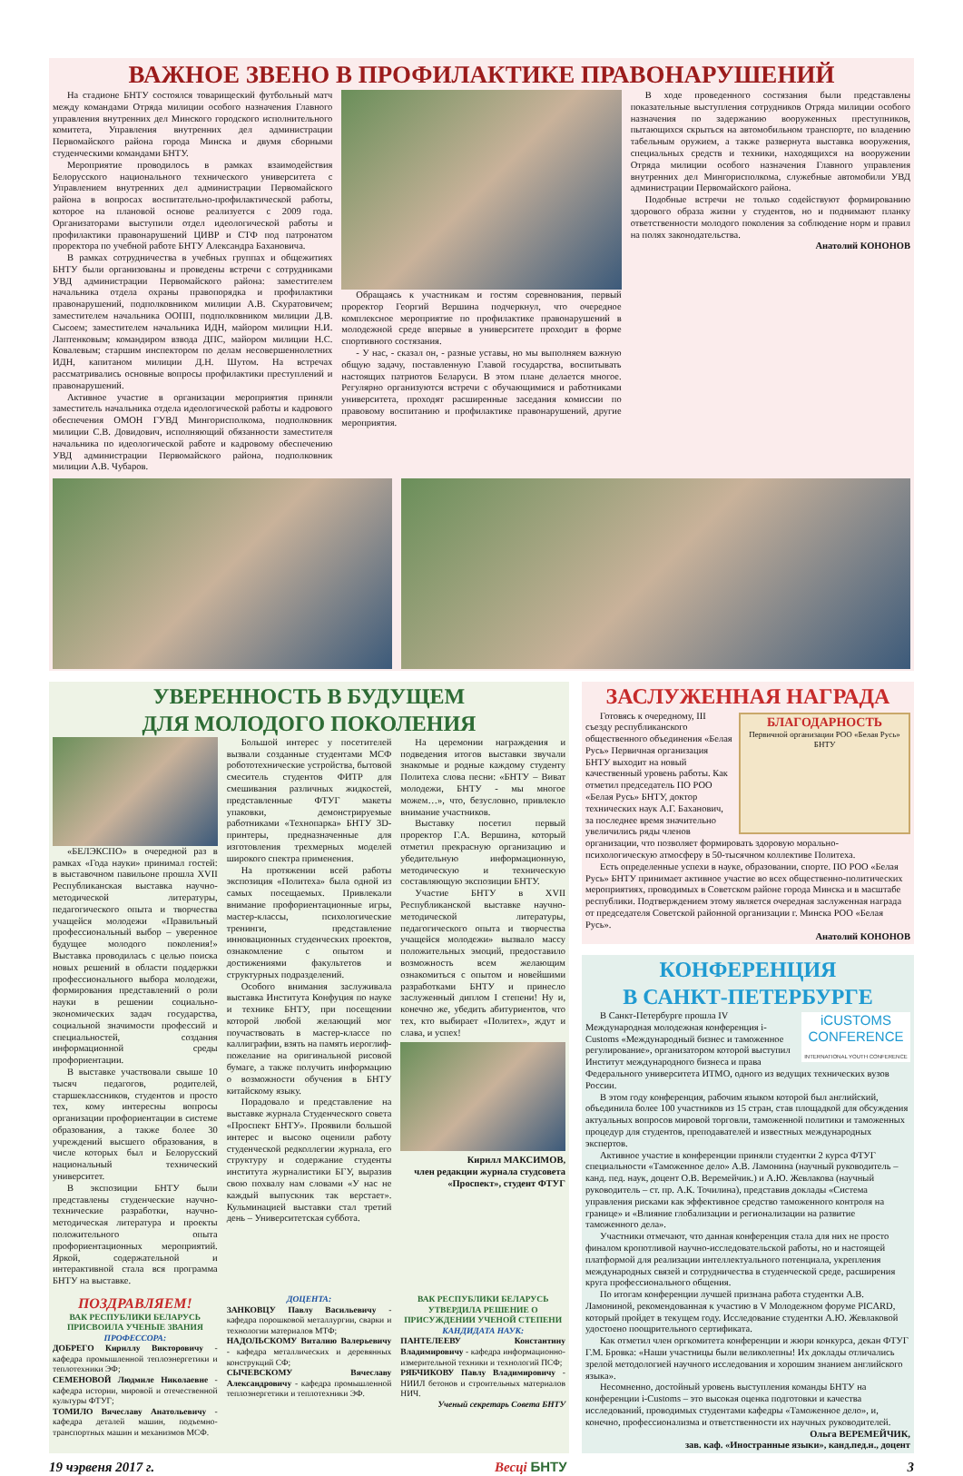ВАЖНОЕ ЗВЕНО В ПРОФИЛАКТИКЕ ПРАВОНАРУШЕНИЙ
На стадионе БНТУ состоялся товарищеский футбольный матч между командами Отряда милиции особого назначения Главного управления внутренних дел Минского городского исполнительного комитета, Управления внутренних дел администрации Первомайского района города Минска и двумя сборными студенческими командами БНТУ.
Мероприятие проводилось в рамках взаимодействия Белорусского национального технического университета с Управлением внутренних дел администрации Первомайского района в вопросах воспитательно-профилактической работы, которое на плановой основе реализуется с 2009 года. Организаторами выступили отдел идеологической работы и профилактики правонарушений ЦИВР и СТФ под патронатом проректора по учебной работе БНТУ Александра Бахановича.
В рамках сотрудничества в учебных группах и общежитиях БНТУ были организованы и проведены встречи с сотрудниками УВД администрации Первомайского района: заместителем начальника отдела охраны правопорядка и профилактики правонарушений, подполковником милиции А.В. Скуратовичем; заместителем начальника ООПП, подполковником милиции Д.В. Сысоем; заместителем начальника ИДН, майором милиции Н.И. Лаптенковым; командиром взвода ДПС, майором милиции Н.С. Ковалевым; старшим инспектором по делам несовершеннолетних ИДН, капитаном милиции Д.Н. Шутом. На встречах рассматривались основные вопросы профилактики преступлений и правонарушений.
Активное участие в организации мероприятия приняли заместитель начальника отдела идеологической работы и кадрового обеспечения ОМОН ГУВД Мингорисполкома, подполковник милиции С.В. Довидович, исполняющий обязанности заместителя начальника по идеологической работе и кадровому обеспечению УВД администрации Первомайского района, подполковник милиции А.В. Чубаров.
Обращаясь к участникам и гостям соревнования, первый проректор Георгий Вершина подчеркнул, что очередное комплексное мероприятие по профилактике правонарушений в молодежной среде впервые в университете проходит в форме спортивного состязания.
- У нас, - сказал он, - разные уставы, но мы выполняем важную общую задачу, поставленную Главой государства, воспитывать настоящих патриотов Беларуси. В этом плане делается многое. Регулярно организуются встречи с обучающимися и работниками университета, проходят расширенные заседания комиссии по правовому воспитанию и профилактике правонарушений, другие мероприятия.
В ходе проведенного состязания были представлены показательные выступления сотрудников Отряда милиции особого назначения по задержанию вооруженных преступников, пытающихся скрыться на автомобильном транспорте, по владению табельным оружием, а также развернута выставка вооружения, специальных средств и техники, находящихся на вооружении Отряда милиции особого назначения Главного управления внутренних дел Мингорисполкома, служебные автомобили УВД администрации Первомайского района.
Подобные встречи не только содействуют формированию здорового образа жизни у студентов, но и поднимают планку ответственности молодого поколения за соблюдение норм и правил на полях законодательства.
Анатолий КОНОНОВ
УВЕРЕННОСТЬ В БУДУЩЕМ
ДЛЯ МОЛОДОГО ПОКОЛЕНИЯ
«БЕЛЭКСПО» в очередной раз в рамках «Года науки» принимал гостей: в выставочном павильоне прошла XVII Республиканская выставка научно-методической литературы, педагогического опыта и творчества учащейся молодежи «Правильный профессиональный выбор – уверенное будущее молодого поколения!» Выставка проводилась с целью поиска новых решений в области поддержки профессионального выбора молодежи, формирования представлений о роли науки в решении социально-экономических задач государства, социальной значимости профессий и специальностей, создания информационной среды профориентации.
В выставке участвовали свыше 10 тысяч педагогов, родителей, старшеклассников, студентов и просто тех, кому интересны вопросы организации профориентации в системе образования, а также более 30 учреждений высшего образования, в числе которых был и Белорусский национальный технический университет.
В экспозиции БНТУ были представлены студенческие научно-технические разработки, научно-методическая литература и проекты положительного опыта профориентационных мероприятий. Яркой, содержательной и интерактивной стала вся программа БНТУ на выставке.
Большой интерес у посетителей вызвали созданные студентами МСФ робототехнические устройства, бытовой смеситель студентов ФИТР для смешивания различных жидкостей, представленные ФТУГ макеты упаковки, демонстрируемые работниками «Технопарка» БНТУ 3D-принтеры, предназначенные для изготовления трехмерных моделей широкого спектра применения.
На протяжении всей работы экспозиция «Политеха» была одной из самых посещаемых. Привлекали внимание профориентационные игры, мастер-классы, психологические тренинги, представление инновационных студенческих проектов, ознакомление с опытом и достижениями факультетов и структурных подразделений.
Особого внимания заслуживала выставка Института Конфуция по науке и технике БНТУ, при посещении которой любой желающий мог поучаствовать в мастер-классе по каллиграфии, взять на память иероглиф-пожелание на оригинальной рисовой бумаге, а также получить информацию о возможности обучения в БНТУ китайскому языку.
Порадовало и представление на выставке журнала Студенческого совета «Проспект БНТУ». Проявили большой интерес и высоко оценили работу студенческой редколлегии журнала, его структуру и содержание студенты института журналистики БГУ, выразив свою похвалу нам словами «У нас не каждый выпускник так верстает». Кульминацией выставки стал третий день – Университетская суббота.
На церемонии награждения и подведения итогов выставки звучали знакомые и родные каждому студенту Политеха слова песни: «БНТУ – Виват молодежи, БНТУ - мы многое можем…», что, безусловно, привлекло внимание участников.
Выставку посетил первый проректор Г.А. Вершина, который отметил прекрасную организацию и убедительную информационную, методическую и техническую составляющую экспозиции БНТУ.
Участие БНТУ в XVII Республиканской выставке научно-методической литературы, педагогического опыта и творчества учащейся молодежи» вызвало массу положительных эмоций, предоставило возможность всем желающим ознакомиться с опытом и новейшими разработками БНТУ и принесло заслуженный диплом I степени! Ну и, конечно же, убедить абитуриентов, что тех, кто выбирает «Политех», ждут и слава, и успех!
Кирилл МАКСИМОВ,
член редакции журнала студсовета «Проспект», студент ФТУГ
ПОЗДРАВЛЯЕМ!
ВАК РЕСПУБЛИКИ БЕЛАРУСЬ ПРИСВОИЛА УЧЕНЫЕ ЗВАНИЯ
ПРОФЕССОРА:
ДОБРЕГО Кириллу Викторовичу - кафедра промышленной теплоэнергетики и теплотехники ЭФ;
СЕМЕНОВОЙ Людмиле Николаевне - кафедра истории, мировой и отечественной культуры ФТУГ;
ТОМИЛО Вячеславу Анатольевичу - кафедра деталей машин, подъемно-транспортных машин и механизмов МСФ.
ДОЦЕНТА:
ЗАНКОВЦУ Павлу Васильевичу - кафедра порошковой металлургии, сварки и технологии материалов МТФ;
НАДОЛЬСКОМУ Виталию Валерьевичу - кафедра металлических и деревянных конструкций СФ;
СЫЧЕВСКОМУ Вячеславу Александровичу - кафедра промышленной теплоэнергетики и теплотехники ЭФ.
ВАК РЕСПУБЛИКИ БЕЛАРУСЬ УТВЕРДИЛА РЕШЕНИЕ О ПРИСУЖДЕНИИ УЧЕНОЙ СТЕПЕНИ
КАНДИДАТА НАУК:
ПАНТЕЛЕЕВУ Константину Владимировичу - кафедра информационно-измерительной техники и технологий ПСФ;
РЯБЧИКОВУ Павлу Владимировичу - НИИЛ бетонов и строительных материалов НИЧ.
Ученый секретарь Совета БНТУ
ЗАСЛУЖЕННАЯ НАГРАДА
БЛАГОДАРНОСТЬ
Первичной организации РОО «Белая Русь» БНТУ
Готовясь к очередному, III съезду республиканского общественного объединения «Белая Русь» Первичная организация БНТУ выходит на новый качественный уровень работы. Как отметил председатель ПО РОО «Белая Русь» БНТУ, доктор технических наук А.Г. Баханович, за последнее время значительно увеличились ряды членов организации, что позволяет формировать здоровую морально-психологическую атмосферу в 50-тысячном коллективе Политеха.
Есть определенные успехи в науке, образовании, спорте. ПО РОО «Белая Русь» БНТУ принимает активное участие во всех общественно-политических мероприятиях, проводимых в Советском районе города Минска и в масштабе республики. Подтверждением этому является очередная заслуженная награда от председателя Советской районной организации г. Минска РОО «Белая Русь».
Анатолий КОНОНОВ
КОНФЕРЕНЦИЯ
В САНКТ-ПЕТЕРБУРГЕ
iCUSTOMS
CONFERENCE
INTERNATIONAL YOUTH CONFERENCE
В Санкт-Петербурге прошла IV Международная молодежная конференция i-Customs «Международный бизнес и таможенное регулирование», организатором которой выступил Институт международного бизнеса и права Федерального университета ИТМО, одного из ведущих технических вузов России.
В этом году конференция, рабочим языком которой был английский, объединила более 100 участников из 15 стран, став площадкой для обсуждения актуальных вопросов мировой торговли, таможенной политики и таможенных процедур для студентов, преподавателей и известных международных экспертов.
Активное участие в конференции приняли студентки 2 курса ФТУГ специальности «Таможенное дело» А.В. Ламонина (научный руководитель – канд. пед. наук, доцент О.В. Веремейчик.) и А.Ю. Жевлакова (научный руководитель – ст. пр. А.К. Точилина), представив доклады «Система управления рисками как эффективное средство таможенного контроля на границе» и «Влияние глобализации и регионализации на развитие таможенного дела».
Участники отмечают, что данная конференция стала для них не просто финалом кропотливой научно-исследовательской работы, но и настоящей платформой для реализации интеллектуального потенциала, укрепления международных связей и сотрудничества в студенческой среде, расширения круга профессионального общения.
По итогам конференции лучшей признана работа студентки А.В. Ламониной, рекомендованная к участию в V Молодежном форуме PICARD, который пройдет в текущем году. Исследование студентки А.Ю. Жевлаковой удостоено поощрительного сертификата.
Как отметил член оргкомитета конференции и жюри конкурса, декан ФТУГ Г.М. Бровка: «Наши участницы были великолепны! Их доклады отличались зрелой методологией научного исследования и хорошим знанием английского языка».
Несомненно, достойный уровень выступления команды БНТУ на конференции i-Customs – это высокая оценка подготовки и качества исследований, проводимых студентами кафедры «Таможенное дело», и, конечно, профессионализма и ответственности их научных руководителей.
Ольга ВЕРЕМЕЙЧИК,
зав. каф. «Иностранные языки», канд.пед.н., доцент
19 чэрвеня 2017 г. Весці БНТУ 3